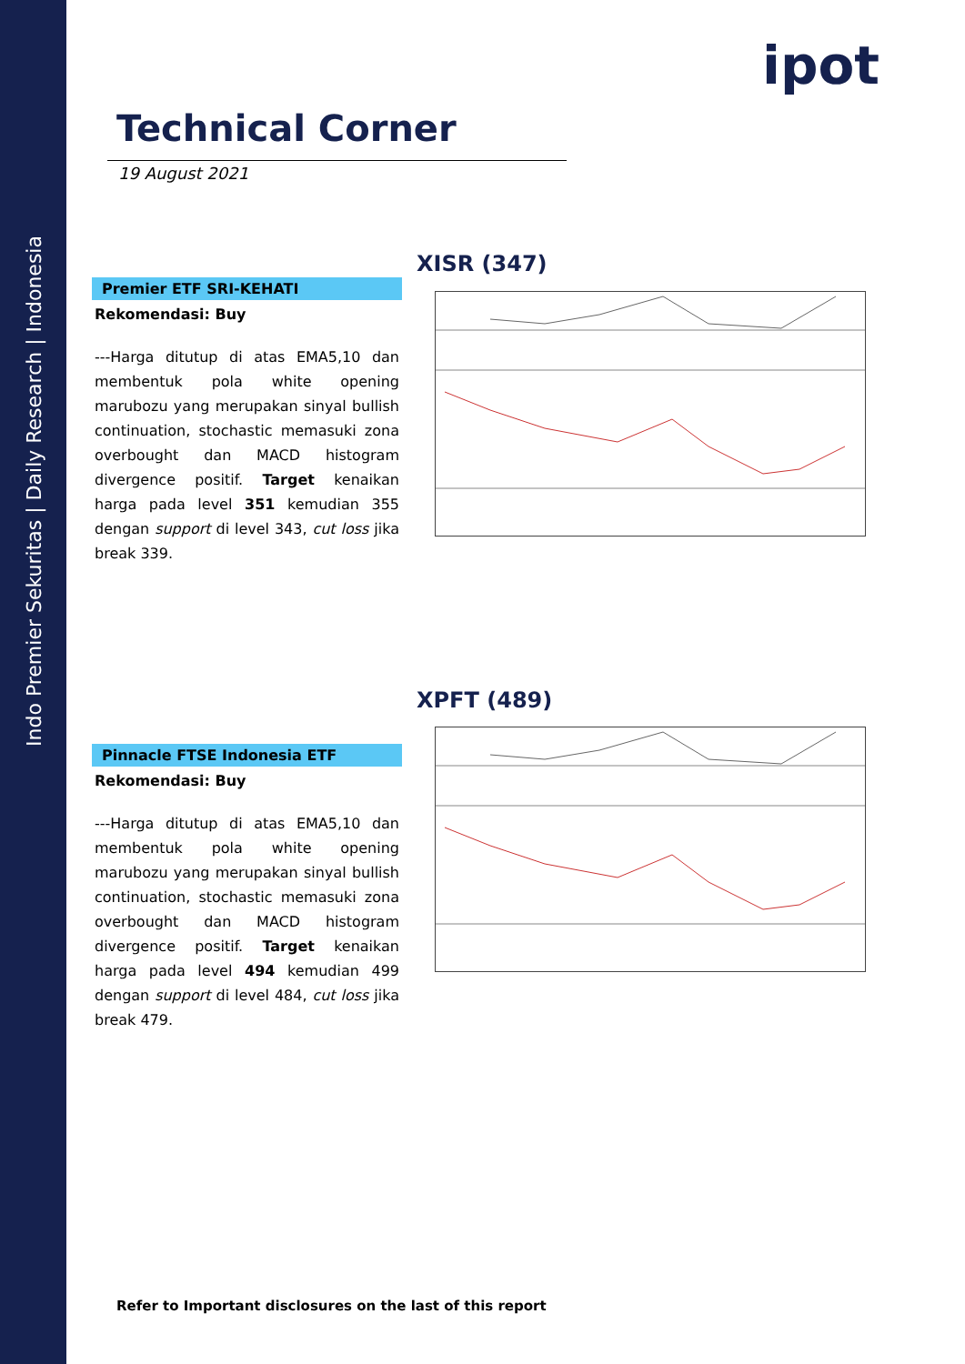Indo Premier Sekuritas | Daily Research | Indonesia
ipot
Technical Corner
19 August 2021
XISR (347)
Premier ETF SRI-KEHATI
Rekomendasi: Buy
---Harga ditutup di atas EMA5,10 dan membentuk pola white opening marubozu yang merupakan sinyal bullish continuation, stochastic memasuki zona overbought dan MACD histogram divergence positif. Target kenaikan harga pada level 351 kemudian 355 dengan support di level 343, cut loss jika break 339.
XPFT (489)
Pinnacle FTSE Indonesia ETF
Rekomendasi: Buy
---Harga ditutup di atas EMA5,10 dan membentuk pola white opening marubozu yang merupakan sinyal bullish continuation, stochastic memasuki zona overbought dan MACD histogram divergence positif. Target kenaikan harga pada level 494 kemudian 499 dengan support di level 484, cut loss jika break 479.
Refer to Important disclosures on the last of this report